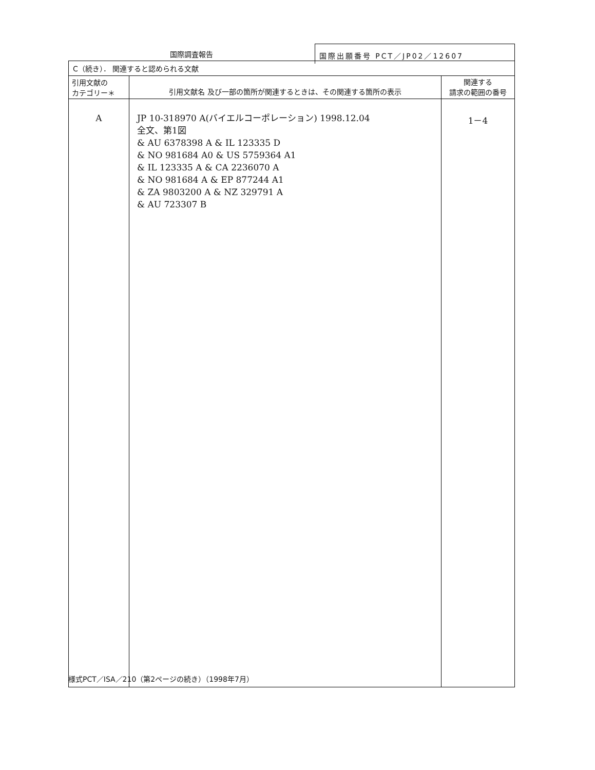国際調査報告 国際出願番号 PCT／JP02／12607
| C（続き）． 関連すると認められる文献 | | |
| 引用文献の カテゴリー＊ | 引用文献名 及び一部の箇所が関連するときは、その関連する箇所の表示 | 関連する 請求の範囲の番号 |
| A | JP 10-318970 A(バイエルコーポレーション) 1998.12.04 全文、第1図 & AU 6378398 A & IL 123335 D & NO 981684 A0 & US 5759364 A1 & IL 123335 A & CA 2236070 A & NO 981684 A & EP 877244 A1 & ZA 9803200 A & NZ 329791 A & AU 723307 B | 1－4 |
様式PCT／ISA／210（第2ページの続き）（1998年7月）